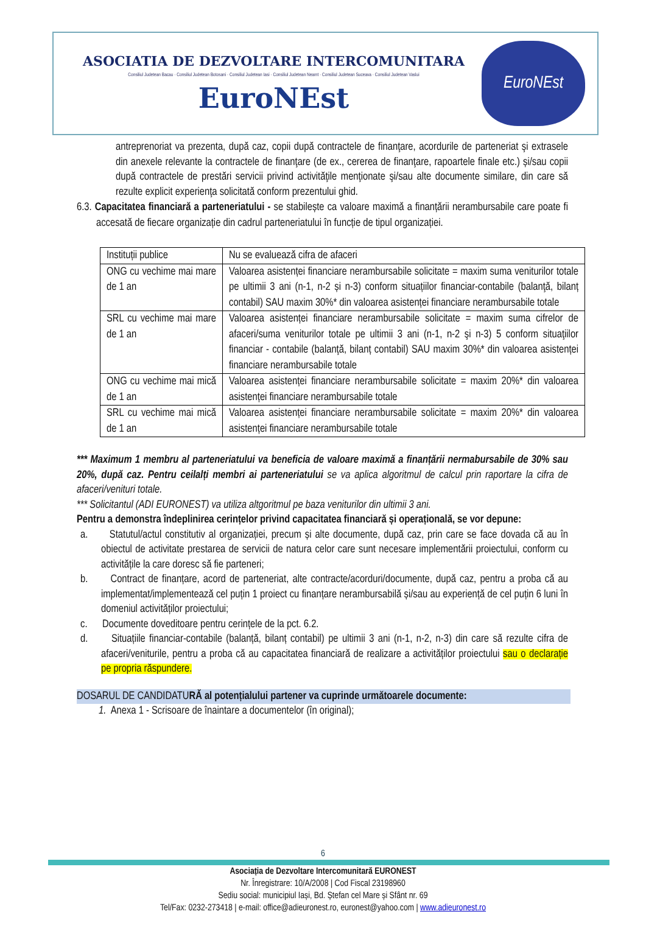ASOCIATIA DE DEZVOLTARE INTERCOMUNITARA
Consiliul Judetean Bacau · Consiliul Judetean Botosani · Consiliul Judetean Iasi · Consiliul Judetean Neamt · Consiliul Judetean Suceava · Consiliul Judetean Vaslui
EuroNEst
EuroNEst
antreprenoriat va prezenta, după caz, copii după contractele de finanţare, acordurile de parteneriat şi extrasele din anexele relevante la contractele de finanţare (de ex., cererea de finanţare, rapoartele finale etc.) și/sau copii după contractele de prestări servicii privind activităţile menţionate şi/sau alte documente similare, din care să rezulte explicit experienţa solicitată conform prezentului ghid.
6.3. Capacitatea financiară a parteneriatului - se stabilește ca valoare maximă a finanțării nerambursabile care poate fi accesată de fiecare organizație din cadrul parteneriatului în funcție de tipul organizației.
| Instituții publice | Nu se evaluează cifra de afaceri |
| ONG cu vechime mai mare de 1 an | Valoarea asistenței financiare nerambursabile solicitate = maxim suma veniturilor totale pe ultimii 3 ani (n-1, n-2 și n-3) conform situațiilor financiar-contabile (balanţă, bilanț contabil) SAU maxim 30%* din valoarea asistenței financiare nerambursabile totale |
| SRL cu vechime mai mare de 1 an | Valoarea asistenței financiare nerambursabile solicitate = maxim suma cifrelor de afaceri/suma veniturilor totale pe ultimii 3 ani (n-1, n-2 şi n-3) 5 conform situaţiilor financiar - contabile (balanţă, bilanț contabil) SAU maxim 30%* din valoarea asistenței financiare nerambursabile totale |
| ONG cu vechime mai mică de 1 an | Valoarea asistenței financiare nerambursabile solicitate = maxim 20%* din valoarea asistenței financiare nerambursabile totale |
| SRL cu vechime mai mică de 1 an | Valoarea asistenței financiare nerambursabile solicitate = maxim 20%* din valoarea asistenței financiare nerambursabile totale |
*** Maximum 1 membru al parteneriatului va beneficia de valoare maximă a finanțării nermabursabile de 30% sau 20%, după caz. Pentru ceilalți membri ai parteneriatului se va aplica algoritmul de calcul prin raportare la cifra de afaceri/venituri totale.
*** Solicitantul (ADI EURONEST) va utiliza altgoritmul pe baza veniturilor din ultimii 3 ani.
Pentru a demonstra îndeplinirea cerințelor privind capacitatea financiară și operațională, se vor depune:
a. Statutul/actul constitutiv al organizației, precum și alte documente, după caz, prin care se face dovada că au în obiectul de activitate prestarea de servicii de natura celor care sunt necesare implementării proiectului, conform cu activitățile la care doresc să fie parteneri;
b. Contract de finanțare, acord de parteneriat, alte contracte/acorduri/documente, după caz, pentru a proba că au implementat/implementează cel puțin 1 proiect cu finanțare nerambursabilă și/sau au experiență de cel puțin 6 luni în domeniul activităților proiectului;
c. Documente doveditoare pentru cerințele de la pct. 6.2.
d. Situațiile financiar-contabile (balanță, bilanț contabil) pe ultimii 3 ani (n-1, n-2, n-3) din care să rezulte cifra de afaceri/veniturile, pentru a proba că au capacitatea financiară de realizare a activităților proiectului sau o declarație pe propria răspundere.
DOSARUL DE CANDIDATURĂ al potențialului partener va cuprinde următoarele documente:
1. Anexa 1 - Scrisoare de înaintare a documentelor (în original);
6
Asociația de Dezvoltare Intercomunitară EURONEST
Nr. Înregistrare: 10/A/2008 | Cod Fiscal 23198960
Sediu social: municipiul Iași, Bd. Ștefan cel Mare și Sfânt nr. 69
Tel/Fax: 0232-273418 | e-mail: office@adieuronest.ro, euronest@yahoo.com | www.adieuronest.ro